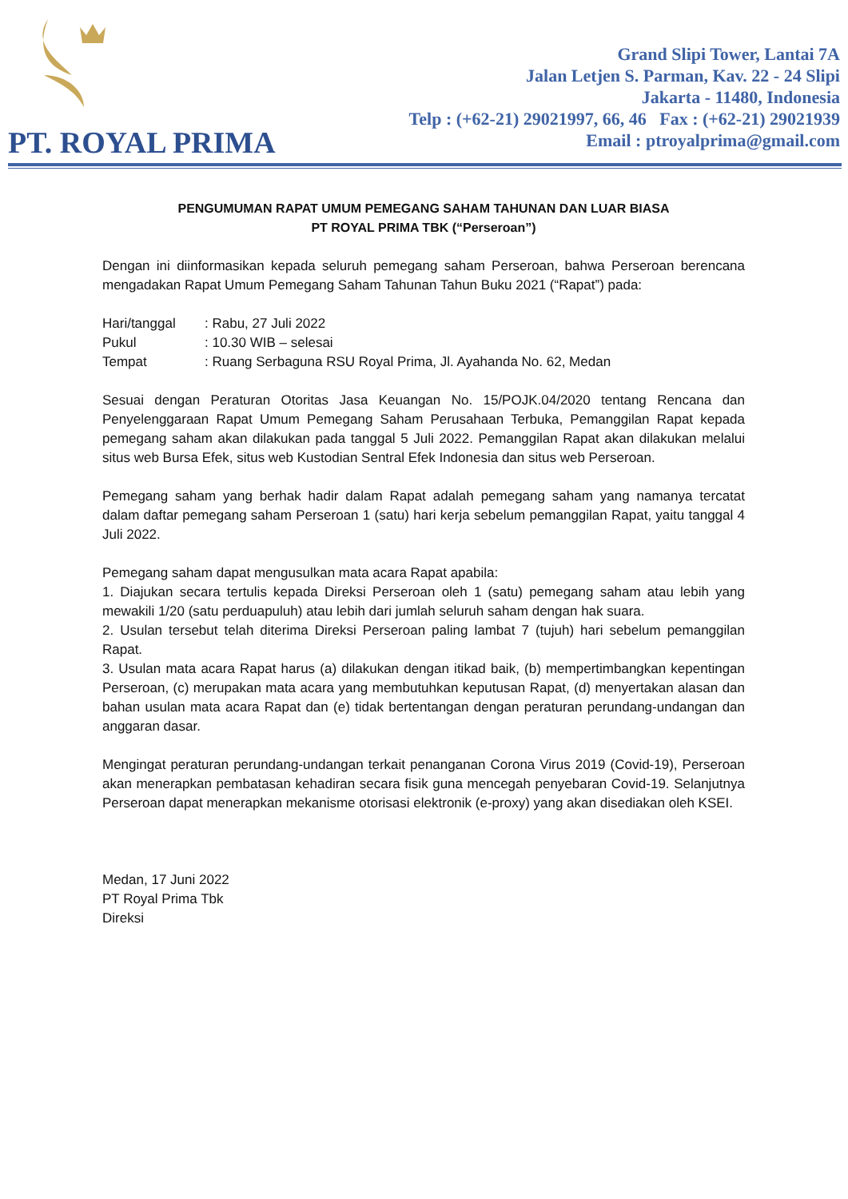PT. ROYAL PRIMA
Grand Slipi Tower, Lantai 7A
Jalan Letjen S. Parman, Kav. 22 - 24 Slipi
Jakarta - 11480, Indonesia
Telp : (+62-21) 29021997, 66, 46 Fax : (+62-21) 29021939
Email : ptroyalprima@gmail.com
PENGUMUMAN RAPAT UMUM PEMEGANG SAHAM TAHUNAN DAN LUAR BIASA
PT ROYAL PRIMA TBK (“Perseroan”)
Dengan ini diinformasikan kepada seluruh pemegang saham Perseroan, bahwa Perseroan berencana mengadakan Rapat Umum Pemegang Saham Tahunan Tahun Buku 2021 (“Rapat”) pada:
| Hari/tanggal | : Rabu, 27 Juli 2022 |
| Pukul | : 10.30 WIB – selesai |
| Tempat | : Ruang Serbaguna RSU Royal Prima, Jl. Ayahanda No. 62, Medan |
Sesuai dengan Peraturan Otoritas Jasa Keuangan No. 15/POJK.04/2020 tentang Rencana dan Penyelenggaraan Rapat Umum Pemegang Saham Perusahaan Terbuka, Pemanggilan Rapat kepada pemegang saham akan dilakukan pada tanggal 5 Juli 2022. Pemanggilan Rapat akan dilakukan melalui situs web Bursa Efek, situs web Kustodian Sentral Efek Indonesia dan situs web Perseroan.
Pemegang saham yang berhak hadir dalam Rapat adalah pemegang saham yang namanya tercatat dalam daftar pemegang saham Perseroan 1 (satu) hari kerja sebelum pemanggilan Rapat, yaitu tanggal 4 Juli 2022.
Pemegang saham dapat mengusulkan mata acara Rapat apabila:
1. Diajukan secara tertulis kepada Direksi Perseroan oleh 1 (satu) pemegang saham atau lebih yang mewakili 1/20 (satu perduapuluh) atau lebih dari jumlah seluruh saham dengan hak suara.
2. Usulan tersebut telah diterima Direksi Perseroan paling lambat 7 (tujuh) hari sebelum pemanggilan Rapat.
3. Usulan mata acara Rapat harus (a) dilakukan dengan itikad baik, (b) mempertimbangkan kepentingan Perseroan, (c) merupakan mata acara yang membutuhkan keputusan Rapat, (d) menyertakan alasan dan bahan usulan mata acara Rapat dan (e) tidak bertentangan dengan peraturan perundang-undangan dan anggaran dasar.
Mengingat peraturan perundang-undangan terkait penanganan Corona Virus 2019 (Covid-19), Perseroan akan menerapkan pembatasan kehadiran secara fisik guna mencegah penyebaran Covid-19. Selanjutnya Perseroan dapat menerapkan mekanisme otorisasi elektronik (e-proxy) yang akan disediakan oleh KSEI.
Medan, 17 Juni 2022
PT Royal Prima Tbk
Direksi